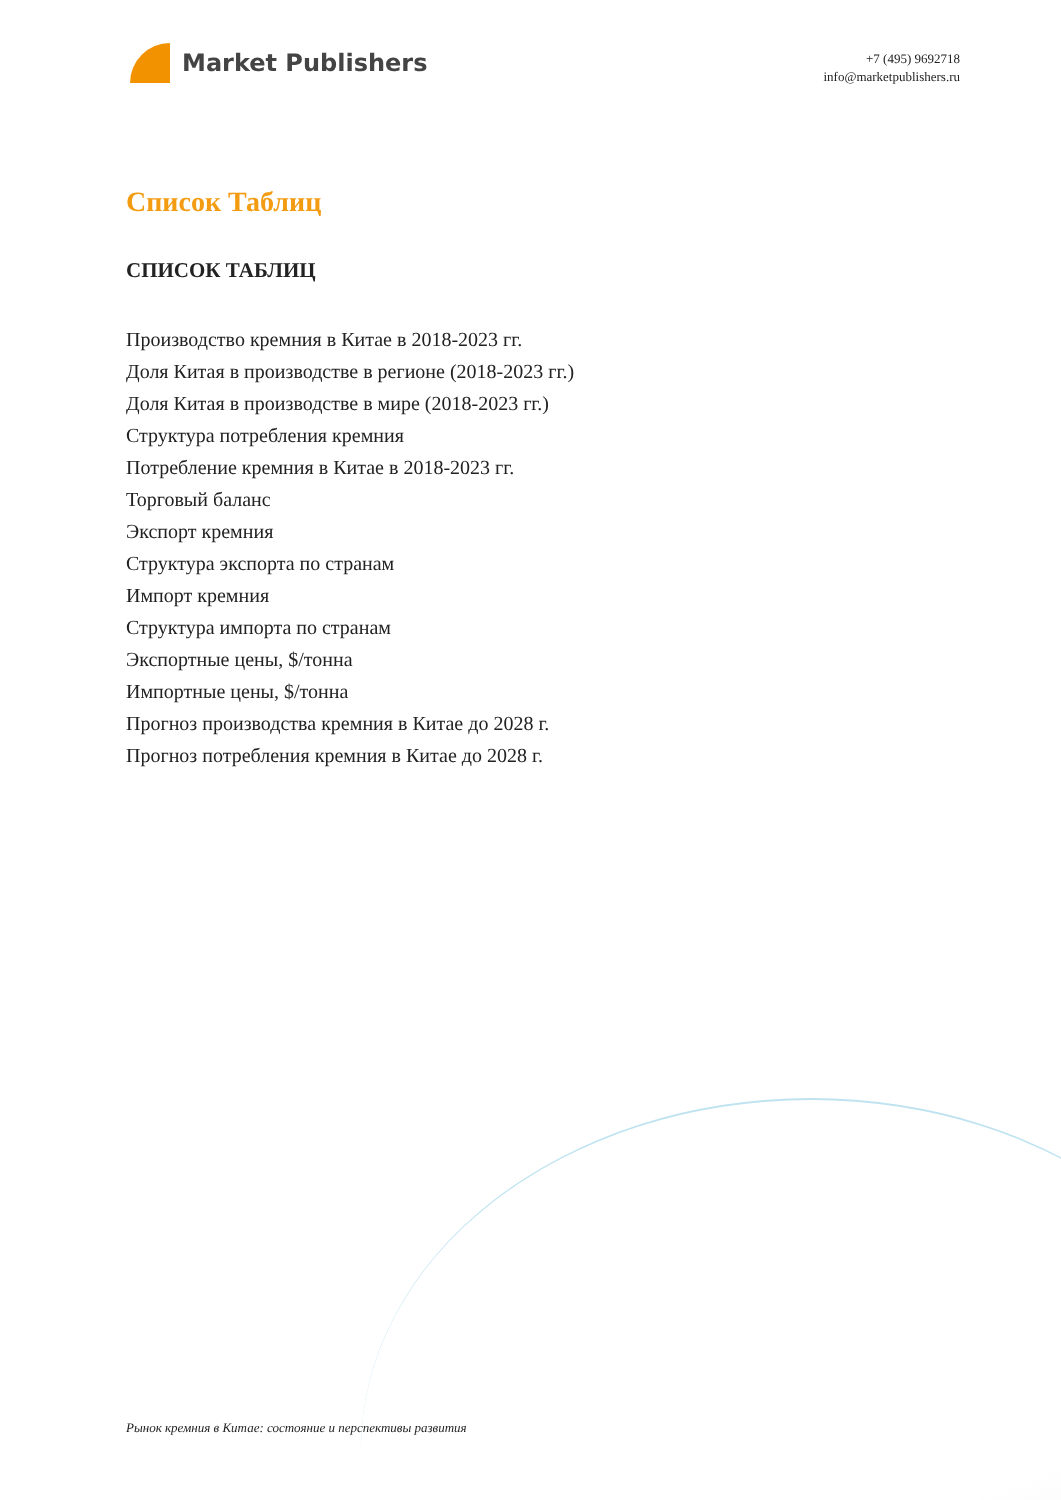Market Publishers
+7 (495) 9692718
info@marketpublishers.ru
Список Таблиц
СПИСОК ТАБЛИЦ
Производство кремния в Китае в 2018-2023 гг.
Доля Китая в производстве в регионе (2018-2023 гг.)
Доля Китая в производстве в мире (2018-2023 гг.)
Структура потребления кремния
Потребление кремния в Китае в 2018-2023 гг.
Торговый баланс
Экспорт кремния
Структура экспорта по странам
Импорт кремния
Структура импорта по странам
Экспортные цены, $/тонна
Импортные цены, $/тонна
Прогноз производства кремния в Китае до 2028 г.
Прогноз потребления кремния в Китае до 2028 г.
Рынок кремния в Китае: состояние и перспективы развития